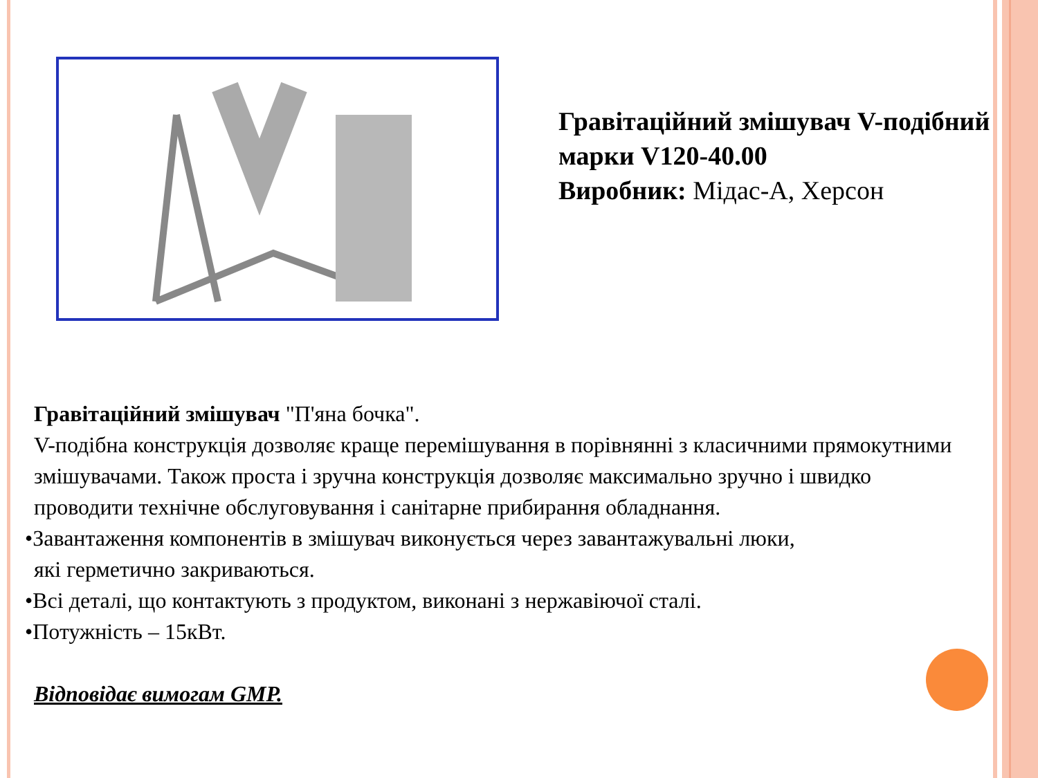Гравітаційний змішувач V-подібний марки V120-40.00
Виробник: Мідас-А, Херсон
Гравітаційний змішувач "П'яна бочка".
V-подібна конструкція дозволяє краще перемішування в порівнянні з класичними прямокутними змішувачами. Також проста і зручна конструкція дозволяє максимально зручно і швидко проводити технічне обслуговування і санітарне прибирання обладнання.
•Завантаження компонентів в змішувач виконується через завантажувальні люки,
які герметично закриваються.
•Всі деталі, що контактують з продуктом, виконані з нержавіючої сталі.
•Потужність – 15кВт.
Відповідає вимогам GMP.